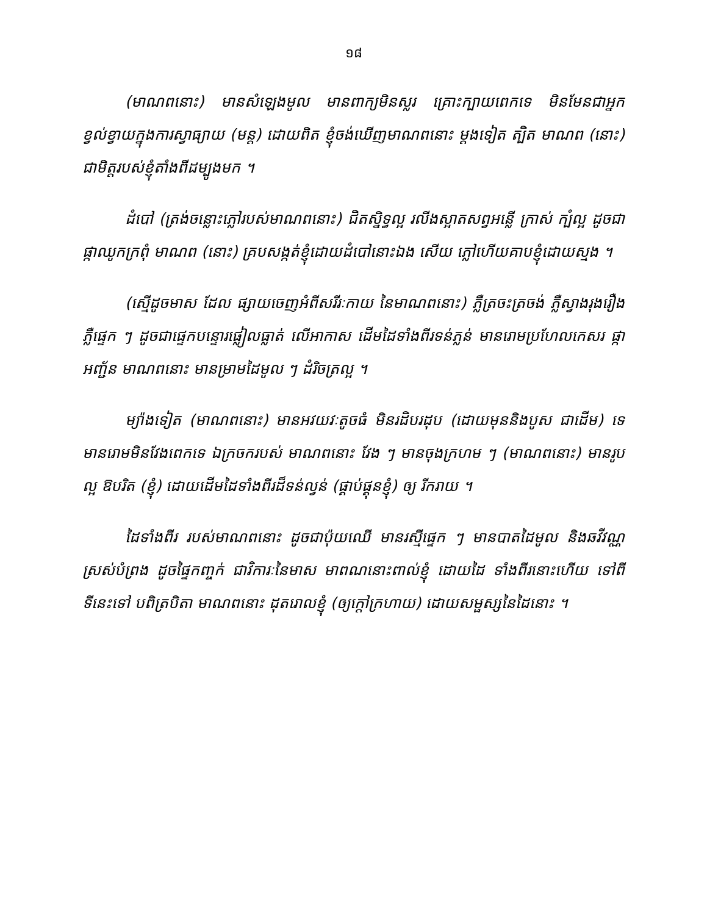១៨
(មាណពនោះ) មានសំឡេងមូល មានពាក្យមិនស្លរ គ្រោះក្បាយពេកទេ មិនមែនជាអ្នក ខ្វល់ខ្វាយក្នុងការស្វាធ្យាយ (មន្ត) ដោយពិត ខ្ញុំចង់ឃើញមាណពនោះ ម្តងទៀត ត្បិត មាណព (នោះ) ជាមិត្តរបស់ខ្ញុំតាំងពីដម្បូងមក ។
ដំបៅ (ត្រង់ចន្លោះភ្លៅរបស់មាណពនោះ) ជិតស្និទ្ធល្អ រលីងស្អាតសព្វអន្លើ ក្រាស់ ក្បំល្អ ដូចជាផ្កាឈូកក្រពុំ មាណព (នោះ) គ្របសង្កត់ខ្ញុំដោយដំបៅនោះឯង សើយ ភ្លៅហើយគាបខ្ញុំដោយស្មង ។
(ស្មើដូចមាស ដែល ផ្សាយចេញអំពីសរីរៈកាយ នៃមាណពនោះ) ភ្លឺត្រចះត្រចង់ ភ្លឺស្វាងរុងរឿង ភ្លឺផ្ទេក ៗ ដូចជាផ្ទេកបន្ទោរផ្លៀលធ្លាត់ លើអាកាស ដើមដៃទាំងពីរទន់ភ្លន់ មានរោមប្រហែលកេសរ ផ្កាអញ្ជ័ន មាណពនោះ មានម្រាមដៃមូល ៗ ដំរិចត្រល្អ ។
ម្យ៉ាងទៀត (មាណពនោះ) មានអវយវៈតូចធំ មិនរដិបរដុប (ដោយមុននិងបូស ជាដើម) ទេ មានរោមមិនវែងពេកទេ ឯក្រចករបស់ មាណពនោះ វែង ៗ មានចុងក្រហម ៗ (មាណពនោះ) មានរូបល្អ ឱបរិត (ខ្ញុំ) ដោយដើមដៃទាំងពីរដ៏ទន់ល្វន់ (ផ្គាប់ផ្គុនខ្ញុំ) ឲ្យ រីករាយ ។
ដៃទាំងពីរ របស់មាណពនោះ ដូចជាប៉ុយឈើ មានរស្មីផ្ទេក ៗ មានបាតដៃមូល និងឆវីវណ្ណស្រស់បំព្រង ដូចផ្ទៃកញ្ចក់ ជាវិការៈនៃមាស មាពណនោះពាល់ខ្ញុំ ដោយដៃ ទាំងពីរនោះហើយ ទៅពីទីនេះទៅ បពិត្របិតា មាណពនោះ ដុតរោលខ្ញុំ (ឲ្យក្តៅក្រហាយ) ដោយសម្ផស្សនៃដៃនោះ ។